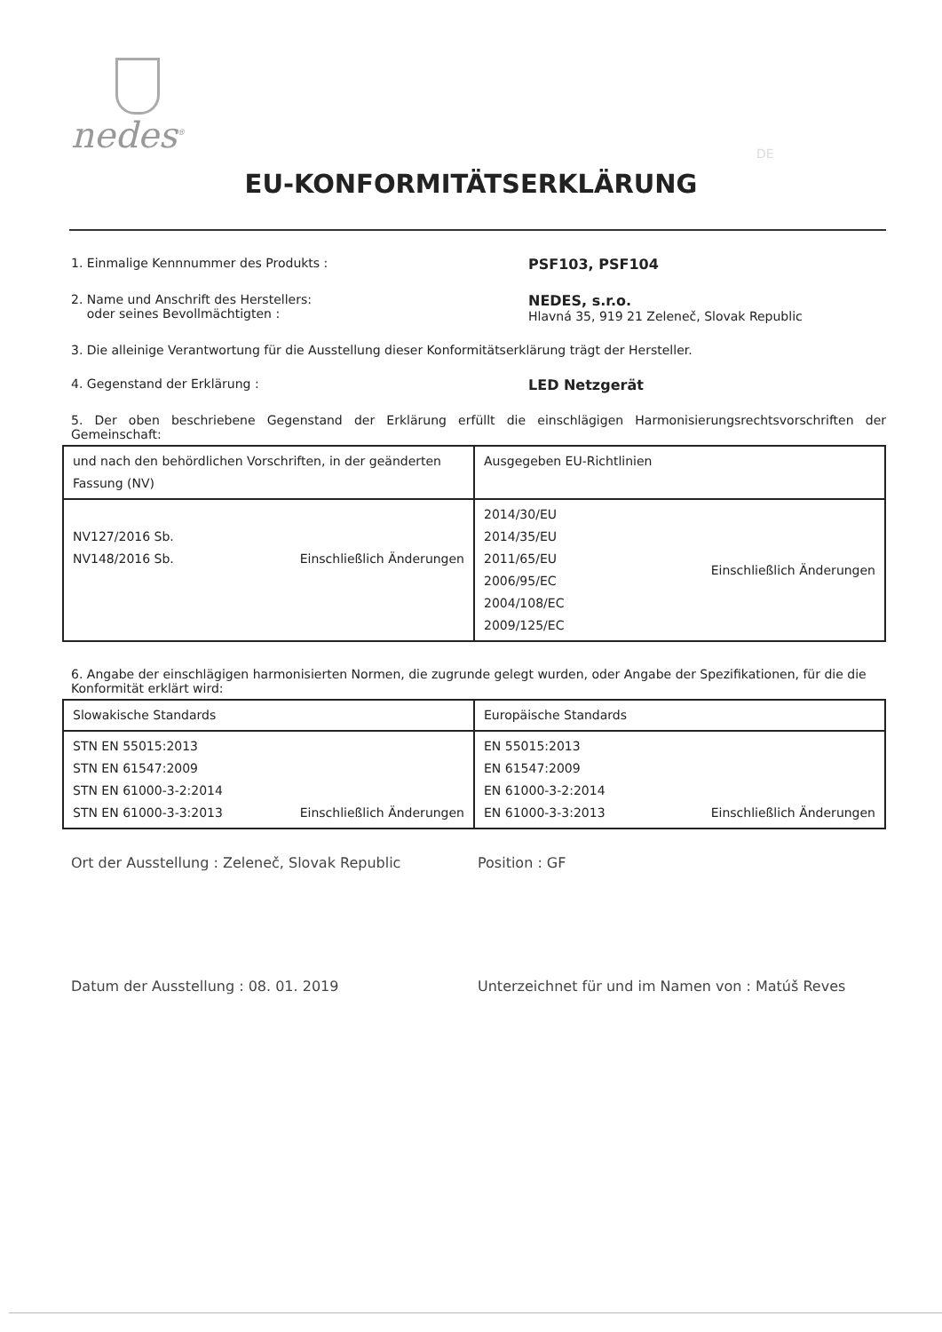nedes<sup>®</sup>
DE
EU-KONFORMITÄTSERKLÄRUNG
1. Einmalige Kennnummer des Produkts : PSF103, PSF104
2. Name und Anschrift des Herstellers:
oder seines Bevollmächtigten :
NEDES, s.r.o.
Hlavná 35, 919 21 Zeleneč, Slovak Republic
3. Die alleinige Verantwortung für die Ausstellung dieser Konformitätserklärung trägt der Hersteller.
4. Gegenstand der Erklärung : LED Netzgerät
5. Der oben beschriebene Gegenstand der Erklärung erfüllt die einschlägigen Harmonisierungsrechtsvorschriften der Gemeinschaft:
| und nach den behördlichen Vorschriften, in der geänderten Fassung (NV) | Ausgegeben EU-Richtlinien |
| --- | --- |
| NV127/2016 Sb. NV148/2016 Sb. Einschließlich Änderungen | 2014/30/EU 2014/35/EU 2011/65/EU 2006/95/EC 2004/108/EC 2009/125/EC Einschließlich Änderungen |
6. Angabe der einschlägigen harmonisierten Normen, die zugrunde gelegt wurden, oder Angabe der Spezifikationen, für die die Konformität erklärt wird:
| Slowakische Standards | Europäische Standards |
| --- | --- |
| STN EN 55015:2013 STN EN 61547:2009 STN EN 61000-3-2:2014 STN EN 61000-3-3:2013 Einschließlich Änderungen | EN 55015:2013 EN 61547:2009 EN 61000-3-2:2014 EN 61000-3-3:2013 Einschließlich Änderungen |
Ort der Ausstellung : Zeleneč, Slovak Republic Position : GF
Datum der Ausstellung : 08. 01. 2019 Unterzeichnet für und im Namen von : Matúš Reves